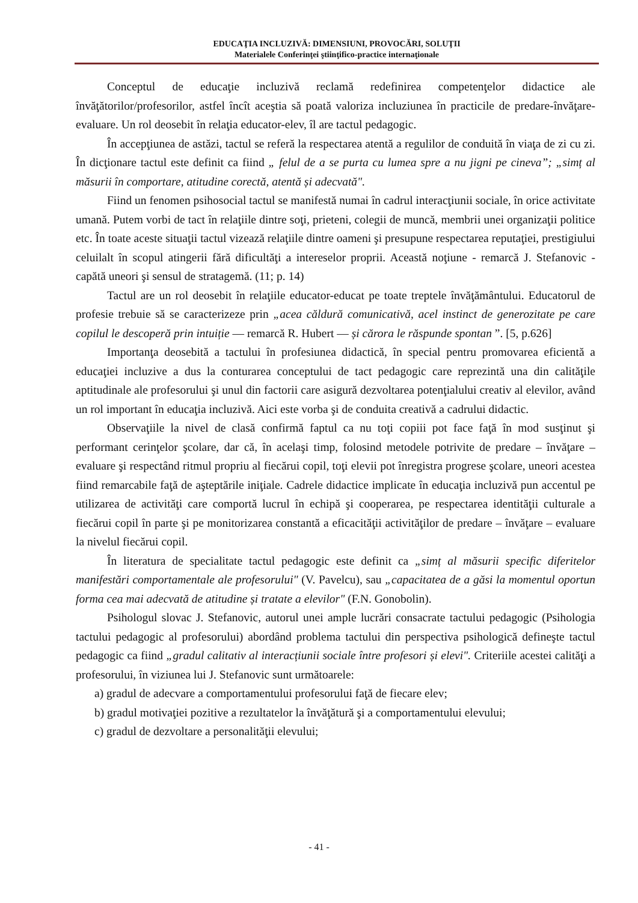EDUCAŢIA INCLUZIVĂ: DIMENSIUNI, PROVOCĂRI, SOLUŢII
Materialele Conferinţei ştiinţifico-practice internaţionale
Conceptul de educaţie incluzivă reclamă redefinirea competenţelor didactice ale învăţătorilor/profesorilor, astfel încît aceştia să poată valoriza incluziunea în practicile de predare-învăţare-evaluare. Un rol deosebit în relaţia educator-elev, îl are tactul pedagogic.
În accepţiunea de astăzi, tactul se referă la respectarea atentă a regulilor de conduită în viaţa de zi cu zi. În dicţionare tactul este definit ca fiind „ felul de a se purta cu lumea spre a nu jigni pe cineva”; „simț al măsurii în comportare, atitudine corectă, atentă și adecvată".
Fiind un fenomen psihosocial tactul se manifestă numai în cadrul interacţiunii sociale, în orice activitate umană. Putem vorbi de tact în relaţiile dintre soţi, prieteni, colegii de muncă, membrii unei organizaţii politice etc. În toate aceste situaţii tactul vizează relaţiile dintre oameni şi presupune respectarea reputaţiei, prestigiului celuilalt în scopul atingerii fără dificultăţi a intereselor proprii. Această noţiune - remarcă J. Stefanovic - capătă uneori şi sensul de stratagemă. (11; p. 14)
Tactul are un rol deosebit în relaţiile educator-educat pe toate treptele învăţământului. Educatorul de profesie trebuie să se caracterizeze prin „acea căldură comunicativă, acel instinct de generozitate pe care copilul le descoperă prin intuiție — remarcă R. Hubert — și cărora le răspunde spontan ”. [5, p.626]
Importanţa deosebită a tactului în profesiunea didactică, în special pentru promovarea eficientă a educaţiei incluzive a dus la conturarea conceptului de tact pedagogic care reprezintă una din calităţile aptitudinale ale profesorului şi unul din factorii care asigură dezvoltarea potenţialului creativ al elevilor, având un rol important în educaţia incluzivă. Aici este vorba şi de conduita creativă a cadrului didactic.
Observaţiile la nivel de clasă confirmă faptul ca nu toţi copiii pot face faţă în mod susţinut şi performant cerinţelor şcolare, dar că, în acelaşi timp, folosind metodele potrivite de predare – învăţare – evaluare şi respectând ritmul propriu al fiecărui copil, toţi elevii pot înregistra progrese şcolare, uneori acestea fiind remarcabile faţă de aşteptările iniţiale. Cadrele didactice implicate în educaţia incluzivă pun accentul pe utilizarea de activităţi care comportă lucrul în echipă şi cooperarea, pe respectarea identităţii culturale a fiecărui copil în parte şi pe monitorizarea constantă a eficacităţii activităţilor de predare – învăţare – evaluare la nivelul fiecărui copil.
În literatura de specialitate tactul pedagogic este definit ca „simț al măsurii specific diferitelor manifestări comportamentale ale profesorului" (V. Pavelcu), sau „capacitatea de a găsi la momentul oportun forma cea mai adecvată de atitudine și tratate a elevilor" (F.N. Gonobolin).
Psihologul slovac J. Stefanovic, autorul unei ample lucrări consacrate tactului pedagogic (Psihologia tactului pedagogic al profesorului) abordând problema tactului din perspectiva psihologică defineşte tactul pedagogic ca fiind „gradul calitativ al interacțiunii sociale între profesori și elevi". Criteriile acestei calităţi a profesorului, în viziunea lui J. Stefanovic sunt următoarele:
a) gradul de adecvare a comportamentului profesorului faţă de fiecare elev;
b) gradul motivaţiei pozitive a rezultatelor la învăţătură şi a comportamentului elevului;
c) gradul de dezvoltare a personalităţii elevului;
- 41 -